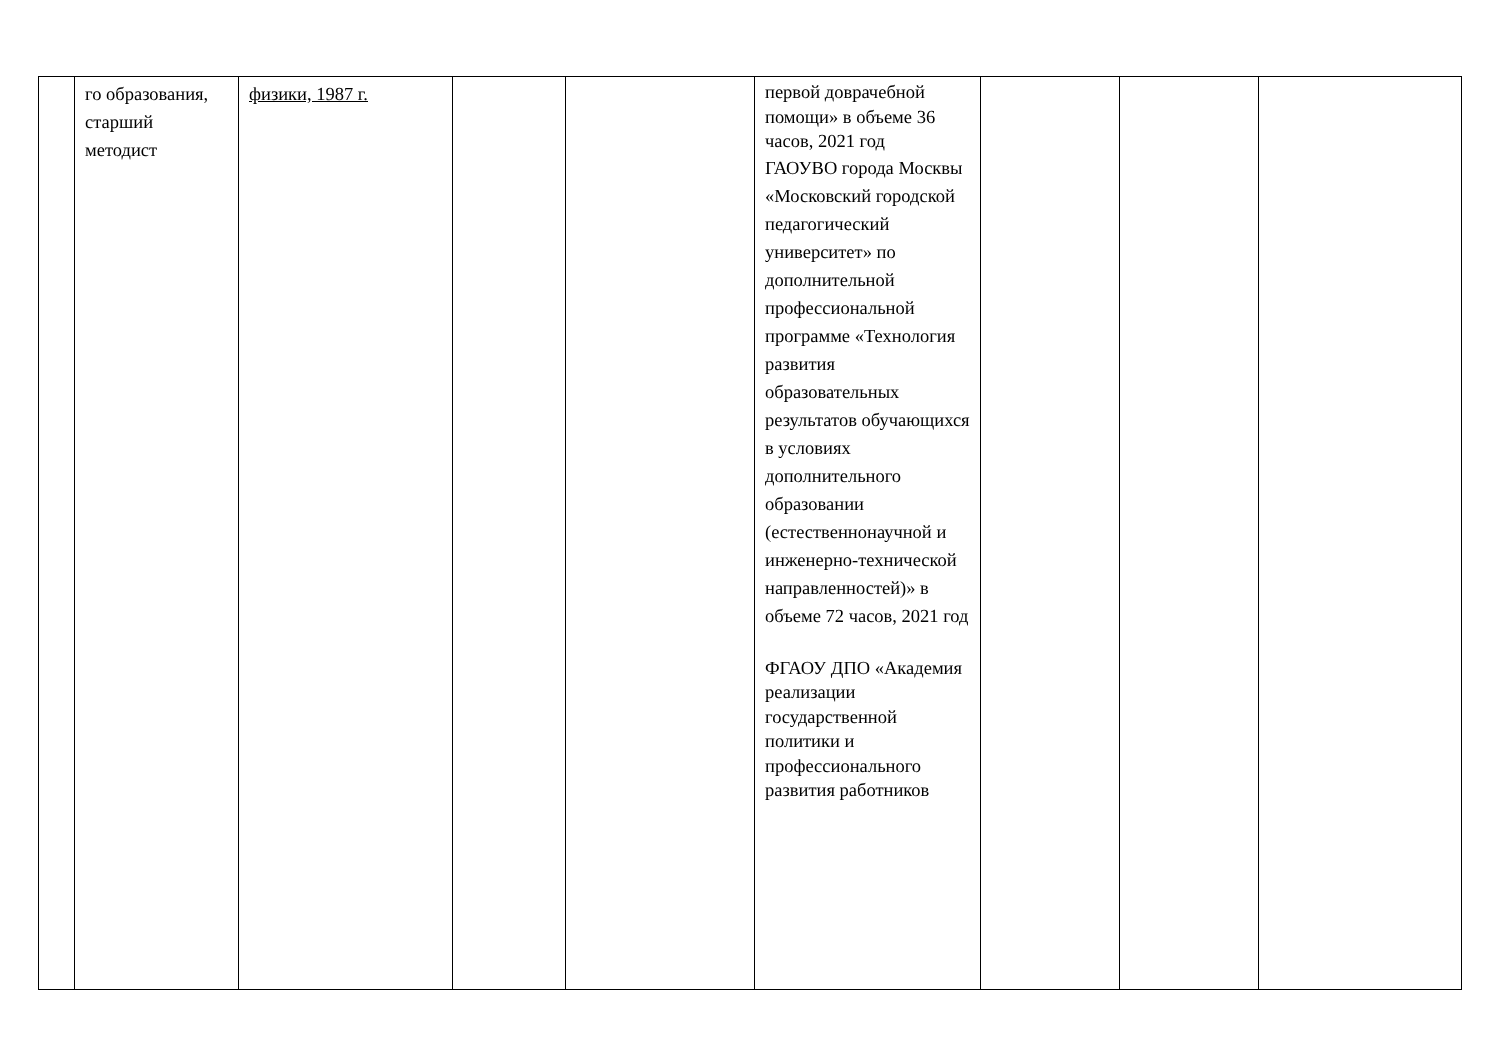| | го образования, старший методист | физики, 1987 г. | | | первой доврачебной помощи» в объеме 36 часов, 2021 год ГАОУВО города Москвы «Московский городской педагогический университет» по дополнительной профессиональной программе «Технология развития образовательных результатов обучающихся в условиях дополнительного образовании (естественнонаучной и инженерно-технической направленностей)» в объеме 72 часов, 2021 год ФГАОУ ДПО «Академия реализации государственной политики и профессионального развития работников | | | |